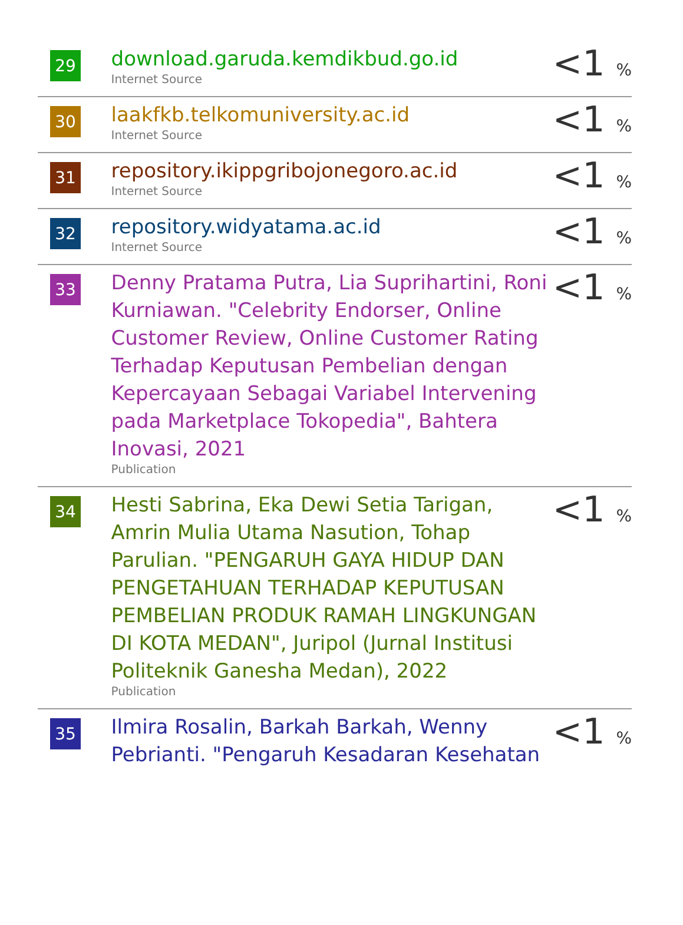| 29 | download.garuda.kemdikbud.go.id Internet Source | <1 % |
| 30 | laakfkb.telkomuniversity.ac.id Internet Source | <1 % |
| 31 | repository.ikippgribojonegoro.ac.id Internet Source | <1 % |
| 32 | repository.widyatama.ac.id Internet Source | <1 % |
| 33 | Denny Pratama Putra, Lia Suprihartini, Roni Kurniawan. "Celebrity Endorser, Online Customer Review, Online Customer Rating Terhadap Keputusan Pembelian dengan Kepercayaan Sebagai Variabel Intervening pada Marketplace Tokopedia", Bahtera Inovasi, 2021 Publication | <1 % |
| 34 | Hesti Sabrina, Eka Dewi Setia Tarigan, Amrin Mulia Utama Nasution, Tohap Parulian. "PENGARUH GAYA HIDUP DAN PENGETAHUAN TERHADAP KEPUTUSAN PEMBELIAN PRODUK RAMAH LINGKUNGAN DI KOTA MEDAN", Juripol (Jurnal Institusi Politeknik Ganesha Medan), 2022 Publication | <1 % |
| 35 | Ilmira Rosalin, Barkah Barkah, Wenny Pebrianti. "Pengaruh Kesadaran Kesehatan | <1 % |